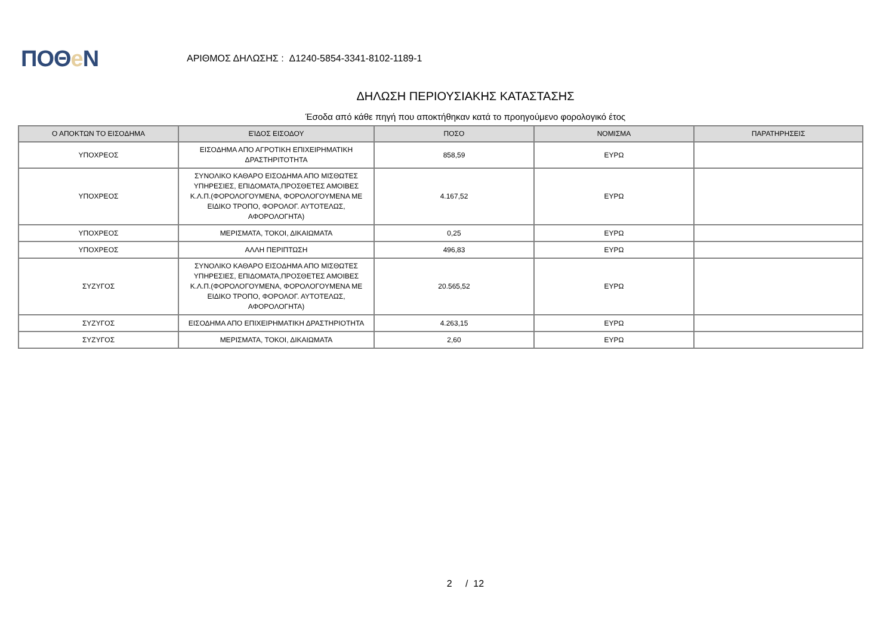ΠΟΘe Ν
ΑΡΙΘΜΟΣ ΔΗΛΩΣΗΣ : Δ1240-5854-3341-8102-1189-1
ΔΗΛΩΣΗ ΠΕΡΙΟΥΣΙΑΚΗΣ ΚΑΤΑΣΤΑΣΗΣ
Έσοδα από κάθε πηγή που αποκτήθηκαν κατά το προηγούμενο φορολογικό έτος
| Ο ΑΠΟΚΤΩΝ ΤΟ ΕΙΣΟΔΗΜΑ | ΕΊΔΟΣ ΕΙΣΟΔΟΥ | ΠΟΣΟ | ΝΟΜΙΣΜΑ | ΠΑΡΑΤΗΡΗΣΕΙΣ |
| --- | --- | --- | --- | --- |
| ΥΠΟΧΡΕΟΣ | ΕΙΣΟΔΗΜΑ ΑΠΟ ΑΓΡΟΤΙΚΗ ΕΠΙΧΕΙΡΗΜΑΤΙΚΗ ΔΡΑΣΤΗΡΙΤΟΤΗΤΑ | 858,59 | ΕΥΡΩ | |
| ΥΠΟΧΡΕΟΣ | ΣΥΝΟΛΙΚΟ ΚΑΘΑΡΟ ΕΙΣΟΔΗΜΑ ΑΠΟ ΜΙΣΘΩΤΕΣ ΥΠΗΡΕΣΙΕΣ, ΕΠΙΔΟΜΑΤΑ,ΠΡΟΣΘΕΤΕΣ ΑΜΟΙΒΕΣ Κ.Λ.Π.(ΦΟΡΟΛΟΓΟΥΜΕΝΑ, ΦΟΡΟΛΟΓΟΥΜΕΝΑ ΜΕ ΕΙΔΙΚΟ ΤΡΟΠΟ, ΦΟΡΟΛΟΓ. ΑΥΤΟΤΕΛΩΣ, ΑΦΟΡΟΛΟΓΗΤΑ) | 4.167,52 | ΕΥΡΩ | |
| ΥΠΟΧΡΕΟΣ | ΜΕΡΙΣΜΑΤΑ, ΤΟΚΟΙ, ΔΙΚΑΙΩΜΑΤΑ | 0,25 | ΕΥΡΩ | |
| ΥΠΟΧΡΕΟΣ | ΑΛΛΗ ΠΕΡΙΠΤΩΣΗ | 496,83 | ΕΥΡΩ | |
| ΣΥΖΥΓΟΣ | ΣΥΝΟΛΙΚΟ ΚΑΘΑΡΟ ΕΙΣΟΔΗΜΑ ΑΠΟ ΜΙΣΘΩΤΕΣ ΥΠΗΡΕΣΙΕΣ, ΕΠΙΔΟΜΑΤΑ,ΠΡΟΣΘΕΤΕΣ ΑΜΟΙΒΕΣ Κ.Λ.Π.(ΦΟΡΟΛΟΓΟΥΜΕΝΑ, ΦΟΡΟΛΟΓΟΥΜΕΝΑ ΜΕ ΕΙΔΙΚΟ ΤΡΟΠΟ, ΦΟΡΟΛΟΓ. ΑΥΤΟΤΕΛΩΣ, ΑΦΟΡΟΛΟΓΗΤΑ) | 20.565,52 | ΕΥΡΩ | |
| ΣΥΖΥΓΟΣ | ΕΙΣΟΔΗΜΑ ΑΠΟ ΕΠΙΧΕΙΡΗΜΑΤΙΚΗ ΔΡΑΣΤΗΡΙΟΤΗΤΑ | 4.263,15 | ΕΥΡΩ | |
| ΣΥΖΥΓΟΣ | ΜΕΡΙΣΜΑΤΑ, ΤΟΚΟΙ, ΔΙΚΑΙΩΜΑΤΑ | 2,60 | ΕΥΡΩ | |
2 / 12